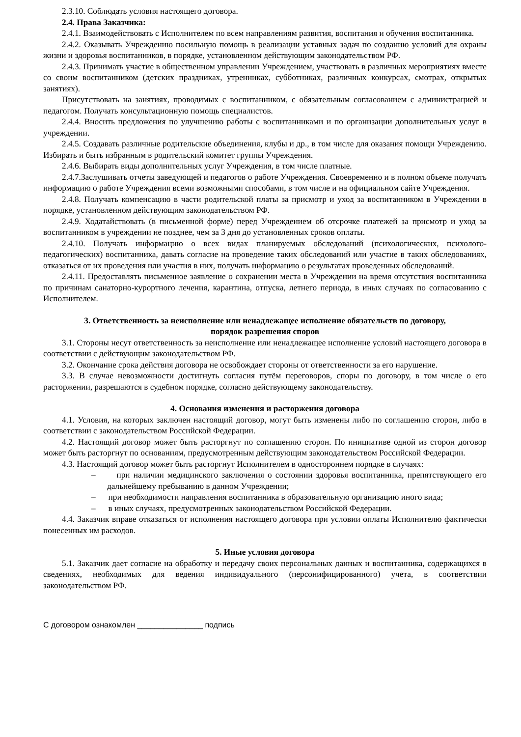2.3.10. Соблюдать условия настоящего договора.
2.4. Права Заказчика:
2.4.1. Взаимодействовать с Исполнителем по всем направлениям развития, воспитания и обучения воспитанника.
2.4.2. Оказывать Учреждению посильную помощь в реализации уставных задач по созданию условий для охраны жизни и здоровья воспитанников, в порядке, установленном действующим законодательством РФ.
2.4.3. Принимать участие в общественном управлении Учреждением, участвовать в различных мероприятиях вместе со своим воспитанником (детских праздниках, утренниках, субботниках, различных конкурсах, смотрах, открытых занятиях).
Присутствовать на занятиях, проводимых с воспитанником, с обязательным согласованием с администрацией и педагогом. Получать консультационную помощь специалистов.
2.4.4. Вносить предложения по улучшению работы с воспитанниками и по организации дополнительных услуг в учреждении.
2.4.5. Создавать различные родительские объединения, клубы и др., в том числе для оказания помощи Учреждению. Избирать и быть избранным в родительский комитет группы Учреждения.
2.4.6. Выбирать виды дополнительных услуг Учреждения, в том числе платные.
2.4.7.Заслушивать отчеты заведующей и педагогов о работе Учреждения. Своевременно и в полном объеме получать информацию о работе Учреждения всеми возможными способами, в том числе и на официальном сайте Учреждения.
2.4.8. Получать компенсацию в части родительской платы за присмотр и уход за воспитанником в Учреждении в порядке, установленном действующим законодательством РФ.
2.4.9. Ходатайствовать (в письменной форме) перед Учреждением об отсрочке платежей за присмотр и уход за воспитанником в учреждении не позднее, чем за 3 дня до установленных сроков оплаты.
2.4.10. Получать информацию о всех видах планируемых обследований (психологических, психолого-педагогических) воспитанника, давать согласие на проведение таких обследований или участие в таких обследованиях, отказаться от их проведения или участия в них, получать информацию о результатах проведенных обследований.
2.4.11. Предоставлять письменное заявление о сохранении места в Учреждении на время отсутствия воспитанника по причинам санаторно-курортного лечения, карантина, отпуска, летнего периода, в иных случаях по согласованию с Исполнителем.
3. Ответственность за неисполнение или ненадлежащее исполнение обязательств по договору,
порядок разрешения споров
3.1. Стороны несут ответственность за неисполнение или ненадлежащее исполнение условий настоящего договора в соответствии с действующим законодательством РФ.
3.2. Окончание срока действия договора не освобождает стороны от ответственности за его нарушение.
3.3. В случае невозможности достигнуть согласия путём переговоров, споры по договору, в том числе о его расторжении, разрешаются в судебном порядке, согласно действующему законодательству.
4. Основания изменения и расторжения договора
4.1. Условия, на которых заключен настоящий договор, могут быть изменены либо по соглашению сторон, либо в соответствии с законодательством Российской Федерации.
4.2. Настоящий договор может быть расторгнут по соглашению сторон. По инициативе одной из сторон договор может быть расторгнут по основаниям, предусмотренным действующим законодательством Российской Федерации.
4.3. Настоящий договор может быть расторгнут Исполнителем в одностороннем порядке в случаях:
– при наличии медицинского заключения о состоянии здоровья воспитанника, препятствующего его дальнейшему пребыванию в данном Учреждении;
– при необходимости направления воспитанника в образовательную организацию иного вида;
– в иных случаях, предусмотренных законодательством Российской Федерации.
4.4. Заказчик вправе отказаться от исполнения настоящего договора при условии оплаты Исполнителю фактически понесенных им расходов.
5. Иные условия договора
5.1. Заказчик дает согласие на обработку и передачу своих персональных данных и воспитанника, содержащихся в сведениях, необходимых для ведения индивидуального (персонифицированного) учета, в соответствии законодательством РФ.
С договором ознакомлен _______________ подпись